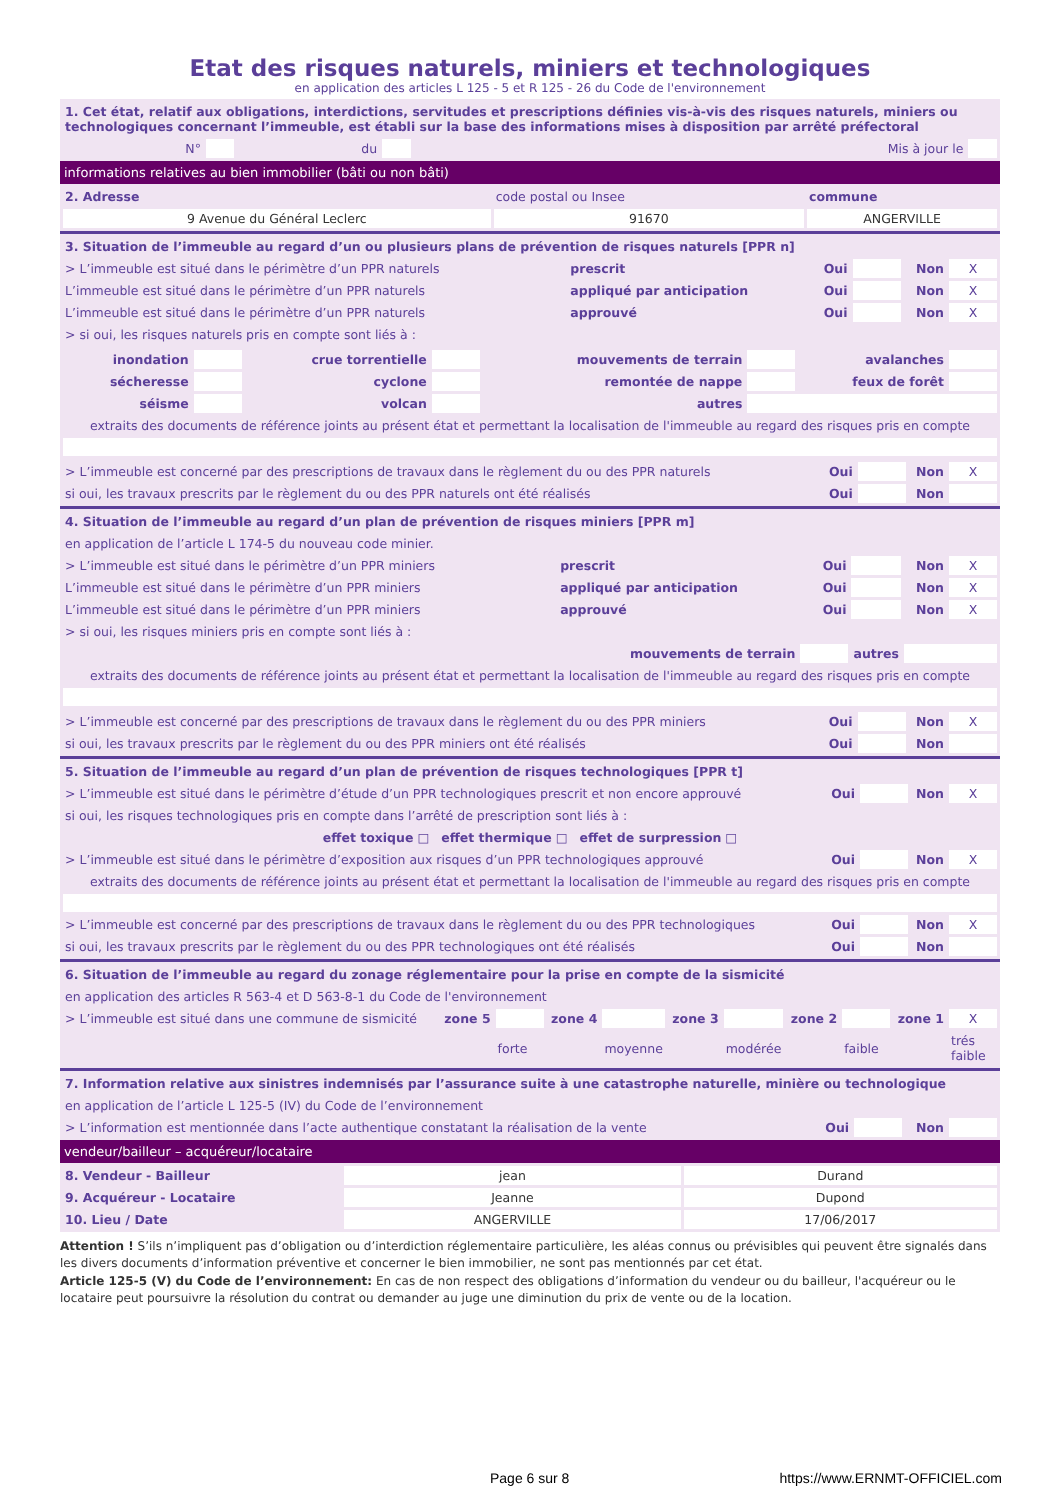Etat des risques naturels, miniers et technologiques
en application des articles L 125 - 5 et R 125 - 26 du Code de l'environnement
| 1. Cet état, relatif aux obligations, interdictions, servitudes et prescriptions définies vis-à-vis des risques naturels, miniers ou technologiques concernant l’immeuble, est établi sur la base des informations mises à disposition par arrêté préfectoral | | | | | |
| N° | | du | | Mis à jour le | |
informations relatives au bien immobilier (bâti ou non bâti)
| 2. Adresse | code postal ou Insee | commune |
| 9 Avenue du Général Leclerc | 91670 | ANGERVILLE |
| 3. Situation de l’immeuble au regard d’un ou plusieurs plans de prévention de risques naturels [PPR n] | | | | | |
| > L’immeuble est situé dans le périmètre d’un PPR naturels | prescrit | Oui | | Non | X |
| L’immeuble est situé dans le périmètre d’un PPR naturels | appliqué par anticipation | Oui | | Non | X |
| L’immeuble est situé dans le périmètre d’un PPR naturels | approuvé | Oui | | Non | X |
| > si oui, les risques naturels pris en compte sont liés à : | | | | | |
| inondation | | crue torrentielle | | mouvements de terrain | | avalanches | |
| sécheresse | | cyclone | | remontée de nappe | | feux de forêt | |
| séisme | | volcan | | autres | | | |
| extraits des documents de référence joints au présent état et permettant la localisation de l'immeuble au regard des risques pris en compte | | | | | | | |
| > L’immeuble est concerné par des prescriptions de travaux dans le règlement du ou des PPR naturels | Oui | | Non | X |
| si oui, les travaux prescrits par le règlement du ou des PPR naturels ont été réalisés | Oui | | Non | |
| 4. Situation de l’immeuble au regard d’un plan de prévention de risques miniers [PPR m] | | | | | |
| en application de l’article L 174-5 du nouveau code minier. | | | | | |
| > L’immeuble est situé dans le périmètre d’un PPR miniers | prescrit | Oui | | Non | X |
| L’immeuble est situé dans le périmètre d’un PPR miniers | appliqué par anticipation | Oui | | Non | X |
| L’immeuble est situé dans le périmètre d’un PPR miniers | approuvé | Oui | | Non | X |
| > si oui, les risques miniers pris en compte sont liés à : | | | | | |
| mouvements de terrain | | | autres | | |
| extraits des documents de référence joints au présent état et permettant la localisation de l'immeuble au regard des risques pris en compte | | | | | |
| > L’immeuble est concerné par des prescriptions de travaux dans le règlement du ou des PPR miniers | Oui | | Non | X |
| si oui, les travaux prescrits par le règlement du ou des PPR miniers ont été réalisés | Oui | | Non | |
| 5. Situation de l’immeuble au regard d’un plan de prévention de risques technologiques [PPR t] | | | | |
| > L’immeuble est situé dans le périmètre d’étude d’un PPR technologiques prescrit et non encore approuvé | Oui | | Non | X |
| si oui, les risques technologiques pris en compte dans l’arrêté de prescription sont liés à : | | | | |
| effet toxique □ effet thermique □ effet de surpression □ | | | | |
| > L’immeuble est situé dans le périmètre d’exposition aux risques d’un PPR technologiques approuvé | Oui | | Non | X |
| extraits des documents de référence joints au présent état et permettant la localisation de l'immeuble au regard des risques pris en compte | | | | |
| > L’immeuble est concerné par des prescriptions de travaux dans le règlement du ou des PPR technologiques | Oui | | Non | X |
| si oui, les travaux prescrits par le règlement du ou des PPR technologiques ont été réalisés | Oui | | Non | |
| 6. Situation de l’immeuble au regard du zonage réglementaire pour la prise en compte de la sismicité | | | | | | | | | | |
| en application des articles R 563-4 et D 563-8-1 du Code de l'environnement | | | | | | | | | | |
| > L’immeuble est situé dans une commune de sismicité | zone 5 | | zone 4 | | zone 3 | | zone 2 | | zone 1 | X |
| | | forte | | moyenne | | modérée | | faible | | trés faible |
| 7. Information relative aux sinistres indemnisés par l’assurance suite à une catastrophe naturelle, minière ou technologique | | | | |
| en application de l’article L 125-5 (IV) du Code de l’environnement | | | | |
| > L’information est mentionnée dans l’acte authentique constatant la réalisation de la vente | Oui | | Non | |
vendeur/bailleur – acquéreur/locataire
| 8. Vendeur - Bailleur | jean | Durand |
| 9. Acquéreur - Locataire | Jeanne | Dupond |
| 10. Lieu / Date | ANGERVILLE | 17/06/2017 |
Attention ! S’ils n’impliquent pas d’obligation ou d’interdiction réglementaire particulière, les aléas connus ou prévisibles qui peuvent être signalés dans les divers documents d’information préventive et concerner le bien immobilier, ne sont pas mentionnés par cet état.
Article 125-5 (V) du Code de l’environnement: En cas de non respect des obligations d’information du vendeur ou du bailleur, l'acquéreur ou le locataire peut poursuivre la résolution du contrat ou demander au juge une diminution du prix de vente ou de la location.
Page 6 sur 8 https://www.ERNMT-OFFICIEL.com